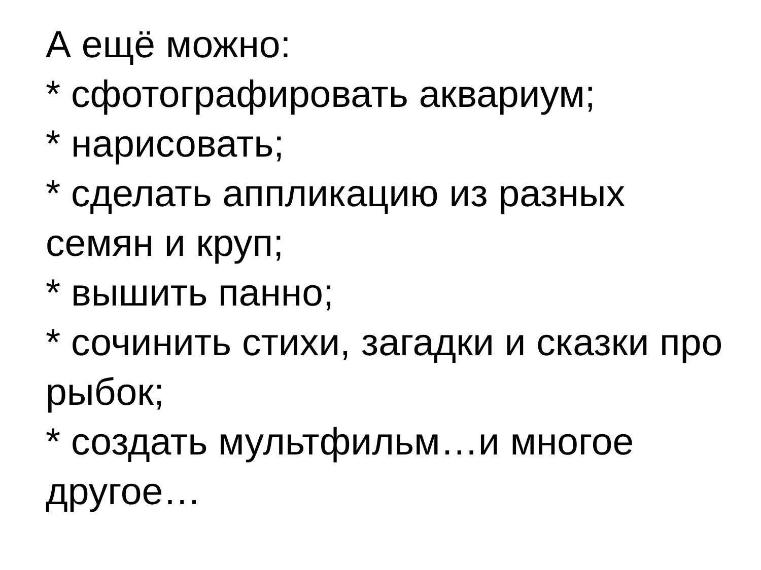А ещё можно:
* сфотографировать аквариум;
* нарисовать;
* сделать аппликацию из разных семян и круп;
* вышить панно;
* сочинить стихи, загадки и сказки про рыбок;
* создать мультфильм…и многое другое…